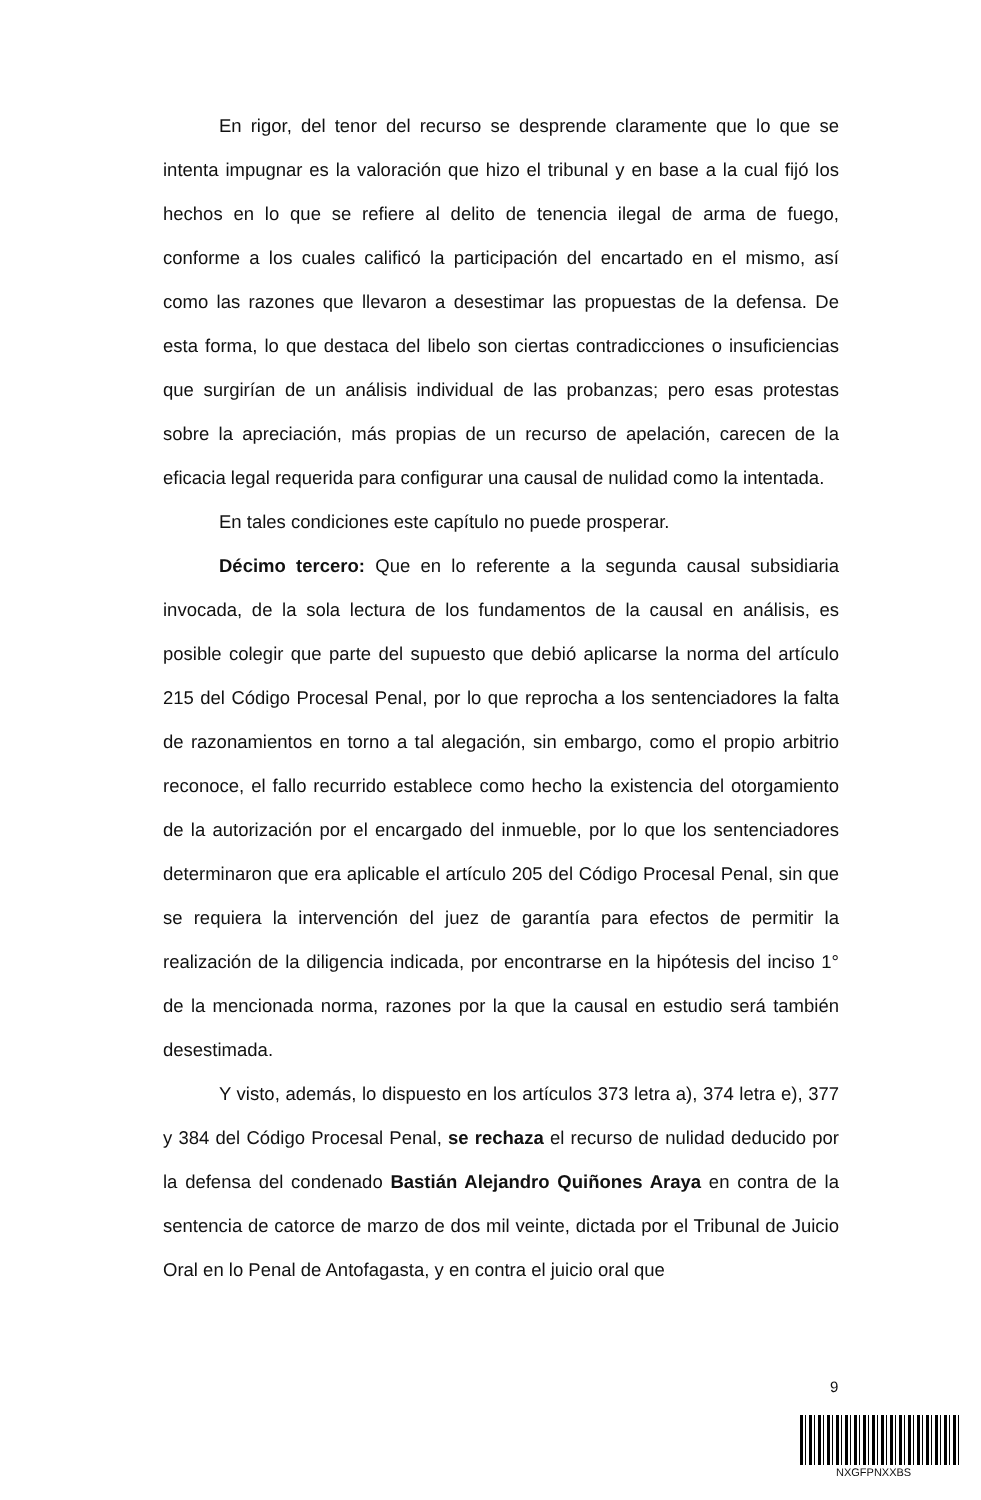En rigor, del tenor del recurso se desprende claramente que lo que se intenta impugnar es la valoración que hizo el tribunal y en base a la cual fijó los hechos en lo que se refiere al delito de tenencia ilegal de arma de fuego, conforme a los cuales calificó la participación del encartado en el mismo, así como las razones que llevaron a desestimar las propuestas de la defensa. De esta forma, lo que destaca del libelo son ciertas contradicciones o insuficiencias que surgirían de un análisis individual de las probanzas; pero esas protestas sobre la apreciación, más propias de un recurso de apelación, carecen de la eficacia legal requerida para configurar una causal de nulidad como la intentada.
En tales condiciones este capítulo no puede prosperar.
Décimo tercero: Que en lo referente a la segunda causal subsidiaria invocada, de la sola lectura de los fundamentos de la causal en análisis, es posible colegir que parte del supuesto que debió aplicarse la norma del artículo 215 del Código Procesal Penal, por lo que reprocha a los sentenciadores la falta de razonamientos en torno a tal alegación, sin embargo, como el propio arbitrio reconoce, el fallo recurrido establece como hecho la existencia del otorgamiento de la autorización por el encargado del inmueble, por lo que los sentenciadores determinaron que era aplicable el artículo 205 del Código Procesal Penal, sin que se requiera la intervención del juez de garantía para efectos de permitir la realización de la diligencia indicada, por encontrarse en la hipótesis del inciso 1° de la mencionada norma, razones por la que la causal en estudio será también desestimada.
Y visto, además, lo dispuesto en los artículos 373 letra a), 374 letra e), 377 y 384 del Código Procesal Penal, se rechaza el recurso de nulidad deducido por la defensa del condenado Bastián Alejandro Quiñones Araya en contra de la sentencia de catorce de marzo de dos mil veinte, dictada por el Tribunal de Juicio Oral en lo Penal de Antofagasta, y en contra el juicio oral que
9
NXGFPNXXBS